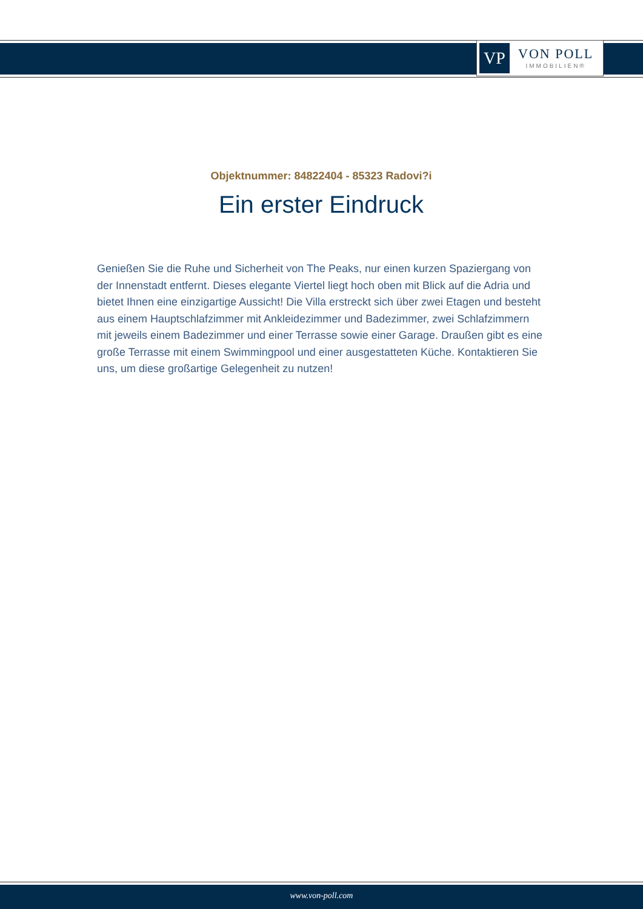VP
VON POLL
IMMOBILIEN®
Objektnummer: 84822404 - 85323 Radovi?i
Ein erster Eindruck
Genießen Sie die Ruhe und Sicherheit von The Peaks, nur einen kurzen Spaziergang von der Innenstadt entfernt. Dieses elegante Viertel liegt hoch oben mit Blick auf die Adria und bietet Ihnen eine einzigartige Aussicht! Die Villa erstreckt sich über zwei Etagen und besteht aus einem Hauptschlafzimmer mit Ankleidezimmer und Badezimmer, zwei Schlafzimmern mit jeweils einem Badezimmer und einer Terrasse sowie einer Garage. Draußen gibt es eine große Terrasse mit einem Swimmingpool und einer ausgestatteten Küche. Kontaktieren Sie uns, um diese großartige Gelegenheit zu nutzen!
www.von-poll.com